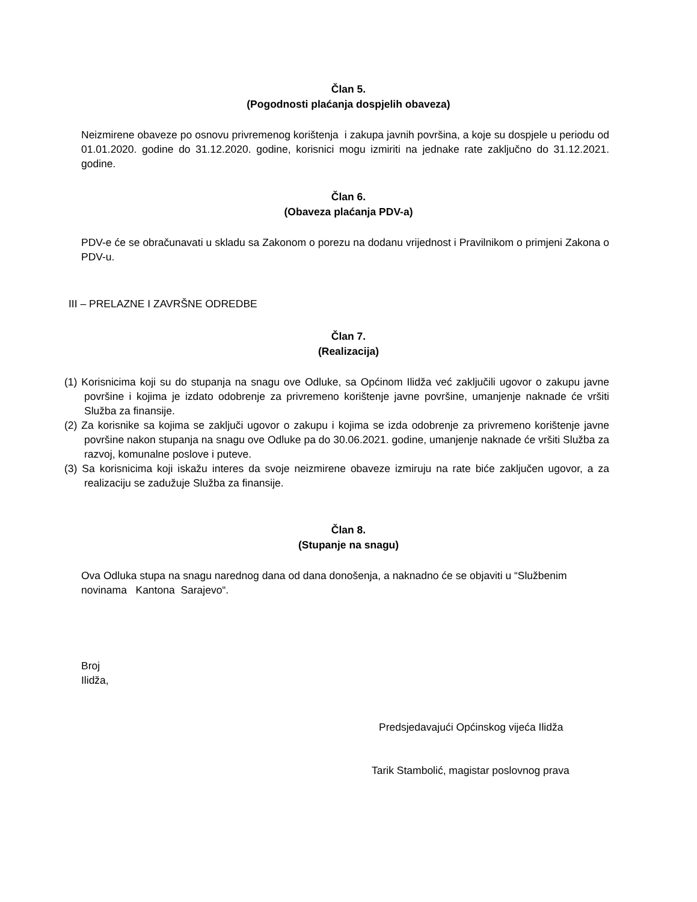Član 5.
(Pogodnosti plaćanja dospjelih obaveza)
Neizmirene obaveze po osnovu privremenog korištenja i zakupa javnih površina, a koje su dospjele u periodu od 01.01.2020. godine do 31.12.2020. godine, korisnici mogu izmiriti na jednake rate zaključno do 31.12.2021. godine.
Član 6.
(Obaveza plaćanja PDV-a)
PDV-e će se obračunavati u skladu sa Zakonom o porezu na dodanu vrijednost i Pravilnikom o primjeni Zakona o PDV-u.
III – PRELAZNE I ZAVRŠNE ODREDBE
Član 7.
(Realizacija)
(1) Korisnicima koji su do stupanja na snagu ove Odluke, sa Općinom Ilidža već zaključili ugovor o zakupu javne površine i kojima je izdato odobrenje za privremeno korištenje javne površine, umanjenje naknade će vršiti Služba za finansije.
(2) Za korisnike sa kojima se zaključi ugovor o zakupu i kojima se izda odobrenje za privremeno korištenje javne površine nakon stupanja na snagu ove Odluke pa do 30.06.2021. godine, umanjenje naknade će vršiti Služba za razvoj, komunalne poslove i puteve.
(3) Sa korisnicima koji iskažu interes da svoje neizmirene obaveze izmiruju na rate biće zaključen ugovor, a za realizaciju se zadužuje Služba za finansije.
Član 8.
(Stupanje na snagu)
Ova Odluka stupa na snagu narednog dana od dana donošenja, a naknadno će se objaviti u “Službenim novinama Kantona Sarajevo“.
Broj
Ilidža,
Predsjedavajući Općinskog vijeća Ilidža
Tarik Stambolić, magistar poslovnog prava